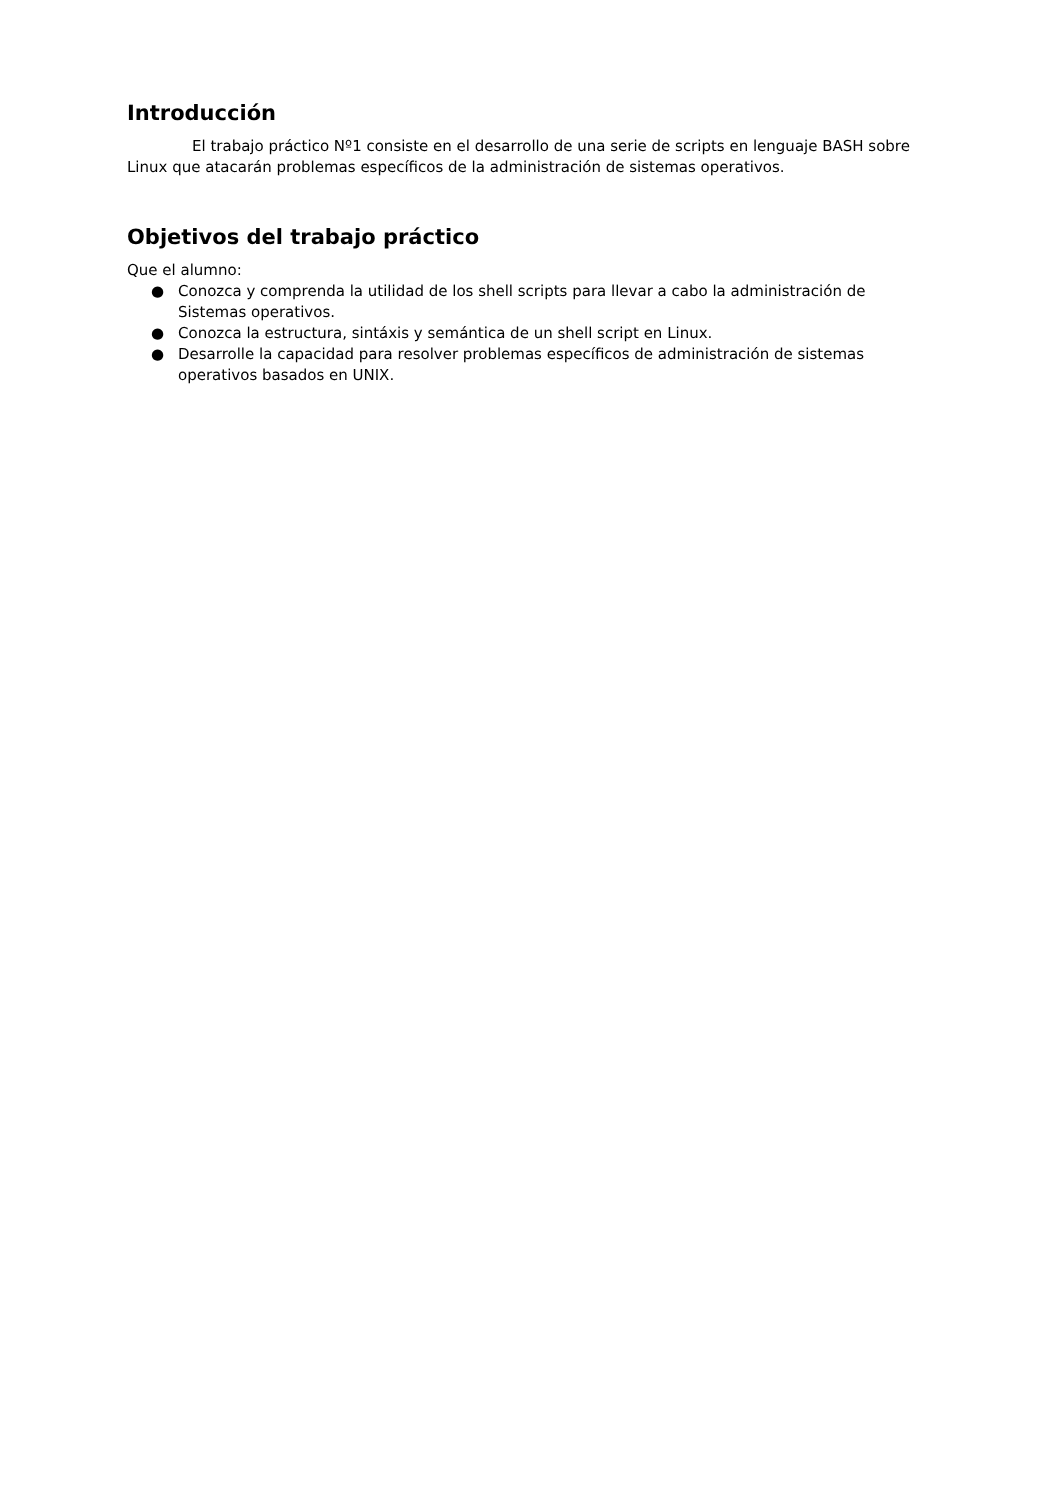Introducción
El trabajo práctico Nº1 consiste en el desarrollo de una serie de scripts en lenguaje BASH sobre Linux que atacarán problemas específicos de la administración de sistemas operativos.
Objetivos del trabajo práctico
Que el alumno:
● Conozca y comprenda la utilidad de los shell scripts para llevar a cabo la administración de Sistemas operativos.
● Conozca la estructura, sintáxis y semántica de un shell script en Linux.
● Desarrolle la capacidad para resolver problemas específicos de administración de sistemas operativos basados en UNIX.